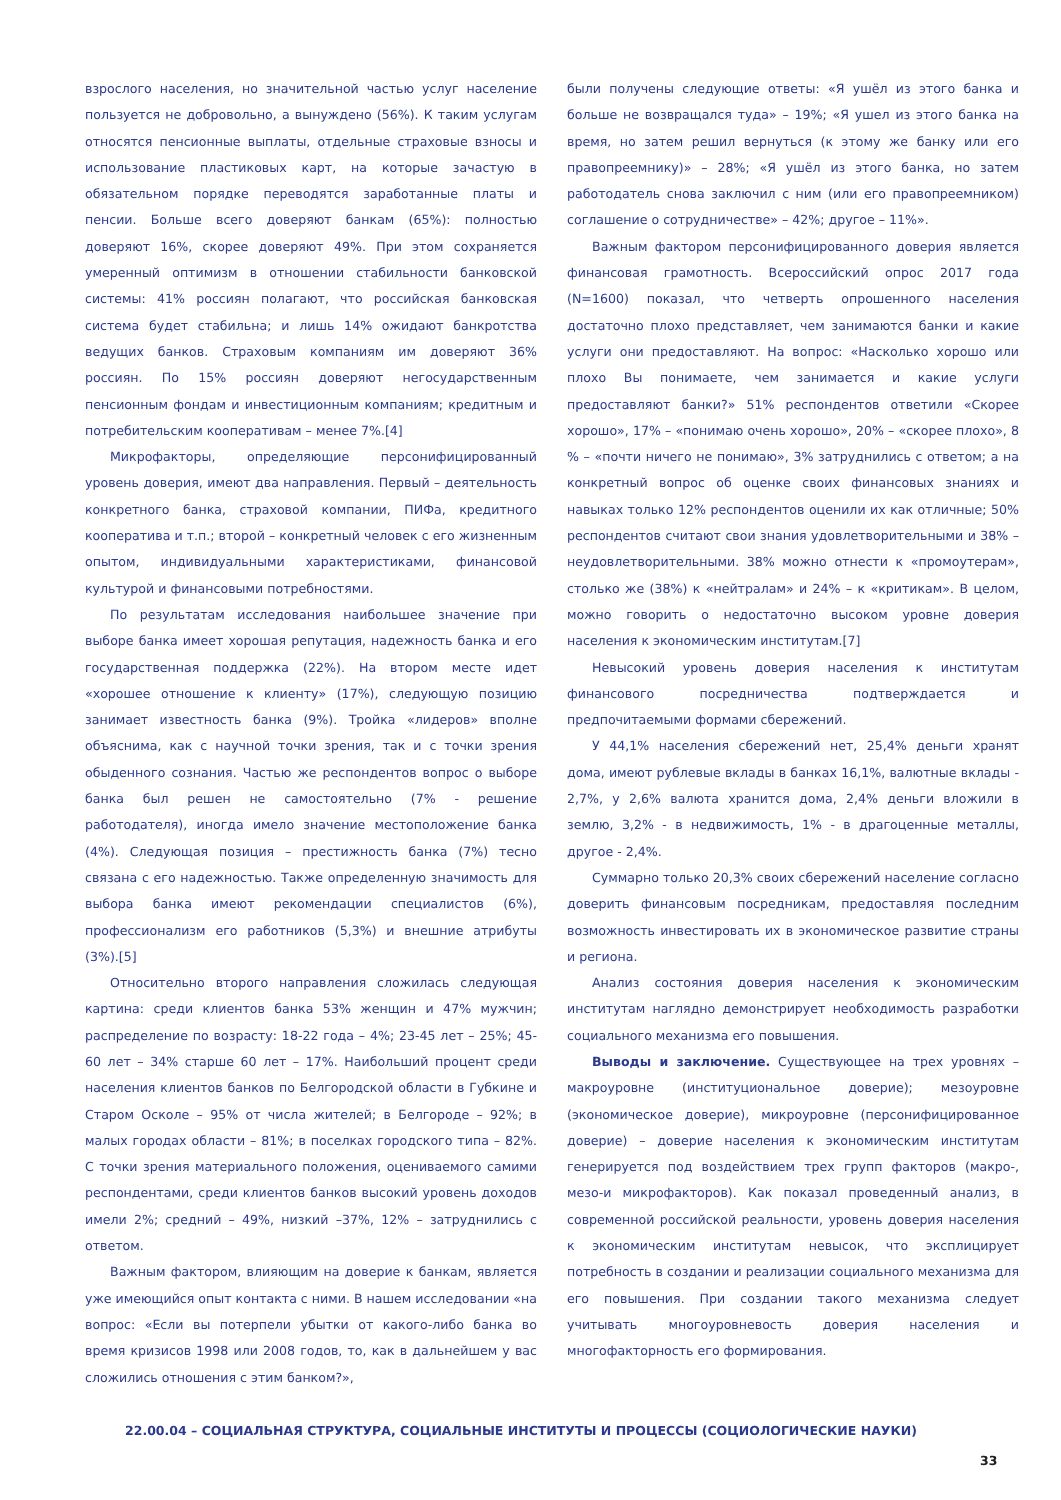взрослого населения, но значительной частью услуг население пользуется не добровольно, а вынуждено (56%). К таким услугам относятся пенсионные выплаты, отдельные страховые взносы и использование пластиковых карт, на которые зачастую в обязательном порядке переводятся заработанные платы и пенсии. Больше всего доверяют банкам (65%): полностью доверяют 16%, скорее доверяют 49%. При этом сохраняется умеренный оптимизм в отношении стабильности банковской системы: 41% россиян полагают, что российская банковская система будет стабильна; и лишь 14% ожидают банкротства ведущих банков. Страховым компаниям им доверяют 36% россиян. По 15% россиян доверяют негосударственным пенсионным фондам и инвестиционным компаниям; кредитным и потребительским кооперативам – менее 7%.[4]
Микрофакторы, определяющие персонифицированный уровень доверия, имеют два направления. Первый – деятельность конкретного банка, страховой компании, ПИФа, кредитного кооператива и т.п.; второй – конкретный человек с его жизненным опытом, индивидуальными характеристиками, финансовой культурой и финансовыми потребностями.
По результатам исследования наибольшее значение при выборе банка имеет хорошая репутация, надежность банка и его государственная поддержка (22%). На втором месте идет «хорошее отношение к клиенту» (17%), следующую позицию занимает известность банка (9%). Тройка «лидеров» вполне объяснима, как с научной точки зрения, так и с точки зрения обыденного сознания. Частью же респондентов вопрос о выборе банка был решен не самостоятельно (7% - решение работодателя), иногда имело значение местоположение банка (4%). Следующая позиция – престижность банка (7%) тесно связана с его надежностью. Также определенную значимость для выбора банка имеют рекомендации специалистов (6%), профессионализм его работников (5,3%) и внешние атрибуты (3%).[5]
Относительно второго направления сложилась следующая картина: среди клиентов банка 53% женщин и 47% мужчин; распределение по возрасту: 18-22 года – 4%; 23-45 лет – 25%; 45-60 лет – 34% старше 60 лет – 17%. Наибольший процент среди населения клиентов банков по Белгородской области в Губкине и Старом Осколе – 95% от числа жителей; в Белгороде – 92%; в малых городах области – 81%; в поселках городского типа – 82%. С точки зрения материального положения, оцениваемого самими респондентами, среди клиентов банков высокий уровень доходов имели 2%; средний – 49%, низкий –37%, 12% – затруднились с ответом.
Важным фактором, влияющим на доверие к банкам, является уже имеющийся опыт контакта с ними. В нашем исследовании «на вопрос: «Если вы потерпели убытки от какого-либо банка во время кризисов 1998 или 2008 годов, то, как в дальнейшем у вас сложились отношения с этим банком?»,
были получены следующие ответы: «Я ушёл из этого банка и больше не возвращался туда» – 19%; «Я ушел из этого банка на время, но затем решил вернуться (к этому же банку или его правопреемнику)» – 28%; «Я ушёл из этого банка, но затем работодатель снова заключил с ним (или его правопреемником) соглашение о сотрудничестве» – 42%; другое – 11%».
Важным фактором персонифицированного доверия является финансовая грамотность. Всероссийский опрос 2017 года (N=1600) показал, что четверть опрошенного населения достаточно плохо представляет, чем занимаются банки и какие услуги они предоставляют. На вопрос: «Насколько хорошо или плохо Вы понимаете, чем занимается и какие услуги предоставляют банки?» 51% респондентов ответили «Скорее хорошо», 17% – «понимаю очень хорошо», 20% – «скорее плохо», 8 % – «почти ничего не понимаю», 3% затруднились с ответом; а на конкретный вопрос об оценке своих финансовых знаниях и навыках только 12% респондентов оценили их как отличные; 50% респондентов считают свои знания удовлетворительными и 38% – неудовлетворительными. 38% можно отнести к «промоутерам», столько же (38%) к «нейтралам» и 24% – к «критикам». В целом, можно говорить о недостаточно высоком уровне доверия населения к экономическим институтам.[7]
Невысокий уровень доверия населения к институтам финансового посредничества подтверждается и предпочитаемыми формами сбережений.
У 44,1% населения сбережений нет, 25,4% деньги хранят дома, имеют рублевые вклады в банках 16,1%, валютные вклады - 2,7%, у 2,6% валюта хранится дома, 2,4% деньги вложили в землю, 3,2% - в недвижимость, 1% - в драгоценные металлы, другое - 2,4%.
Суммарно только 20,3% своих сбережений население согласно доверить финансовым посредникам, предоставляя последним возможность инвестировать их в экономическое развитие страны и региона.
Анализ состояния доверия населения к экономическим институтам наглядно демонстрирует необходимость разработки социального механизма его повышения.
Выводы и заключение. Существующее на трех уровнях – макроуровне (институциональное доверие); мезоуровне (экономическое доверие), микроуровне (персонифицированное доверие) – доверие населения к экономическим институтам генерируется под воздействием трех групп факторов (макро-, мезо-и микрофакторов). Как показал проведенный анализ, в современной российской реальности, уровень доверия населения к экономическим институтам невысок, что эксплицирует потребность в создании и реализации социального механизма для его повышения. При создании такого механизма следует учитывать многоуровневость доверия населения и многофакторность его формирования.
22.00.04 – СОЦИАЛЬНАЯ СТРУКТУРА, СОЦИАЛЬНЫЕ ИНСТИТУТЫ И ПРОЦЕССЫ (СОЦИОЛОГИЧЕСКИЕ НАУКИ)
33